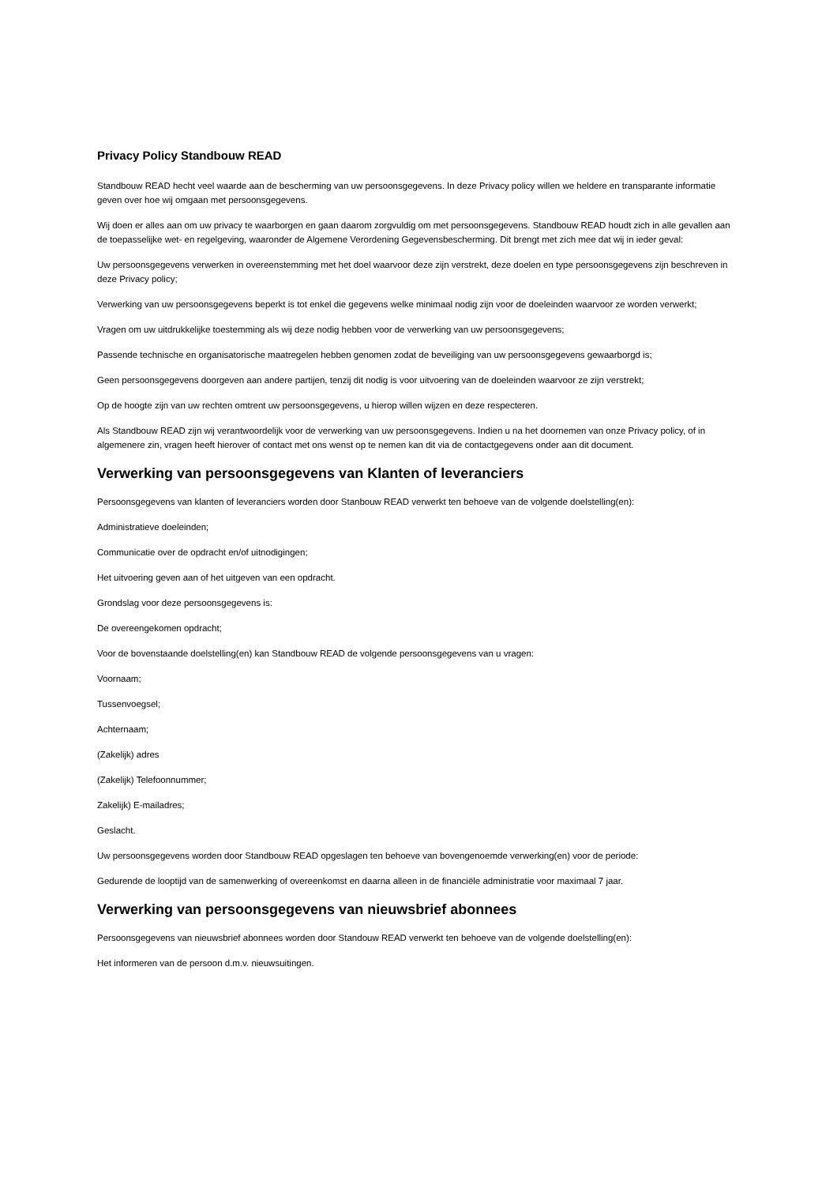Privacy Policy Standbouw READ
Standbouw READ hecht veel waarde aan de bescherming van uw persoonsgegevens. In deze Privacy policy willen we heldere en transparante informatie geven over hoe wij omgaan met persoonsgegevens.
Wij doen er alles aan om uw privacy te waarborgen en gaan daarom zorgvuldig om met persoonsgegevens. Standbouw READ houdt zich in alle gevallen aan de toepasselijke wet- en regelgeving, waaronder de Algemene Verordening Gegevensbescherming. Dit brengt met zich mee dat wij in ieder geval:
Uw persoonsgegevens verwerken in overeenstemming met het doel waarvoor deze zijn verstrekt, deze doelen en type persoonsgegevens zijn beschreven in deze Privacy policy;
Verwerking van uw persoonsgegevens beperkt is tot enkel die gegevens welke minimaal nodig zijn voor de doeleinden waarvoor ze worden verwerkt;
Vragen om uw uitdrukkelijke toestemming als wij deze nodig hebben voor de verwerking van uw persoonsgegevens;
Passende technische en organisatorische maatregelen hebben genomen zodat de beveiliging van uw persoonsgegevens gewaarborgd is;
Geen persoonsgegevens doorgeven aan andere partijen, tenzij dit nodig is voor uitvoering van de doeleinden waarvoor ze zijn verstrekt;
Op de hoogte zijn van uw rechten omtrent uw persoonsgegevens, u hierop willen wijzen en deze respecteren.
Als Standbouw READ zijn wij verantwoordelijk voor de verwerking van uw persoonsgegevens. Indien u na het doornemen van onze Privacy policy, of in algemenere zin, vragen heeft hierover of contact met ons wenst op te nemen kan dit via de contactgegevens onder aan dit document.
Verwerking van persoonsgegevens van Klanten of leveranciers
Persoonsgegevens van klanten of leveranciers worden door Stanbouw READ verwerkt ten behoeve van de volgende doelstelling(en):
Administratieve doeleinden;
Communicatie over de opdracht en/of uitnodigingen;
Het uitvoering geven aan of het uitgeven van een opdracht.
Grondslag voor deze persoonsgegevens is:
De overeengekomen opdracht;
Voor de bovenstaande doelstelling(en) kan Standbouw READ de volgende persoonsgegevens van u vragen:
Voornaam;
Tussenvoegsel;
Achternaam;
(Zakelijk) adres
(Zakelijk) Telefoonnummer;
Zakelijk) E-mailadres;
Geslacht.
Uw persoonsgegevens worden door Standbouw READ opgeslagen ten behoeve van bovengenoemde verwerking(en) voor de periode:
Gedurende de looptijd van de samenwerking of overeenkomst en daarna alleen in de financiële administratie voor maximaal 7 jaar.
Verwerking van persoonsgegevens van nieuwsbrief abonnees
Persoonsgegevens van nieuwsbrief abonnees worden door Standouw READ verwerkt ten behoeve van de volgende doelstelling(en):
Het informeren van de persoon d.m.v. nieuwsuitingen.